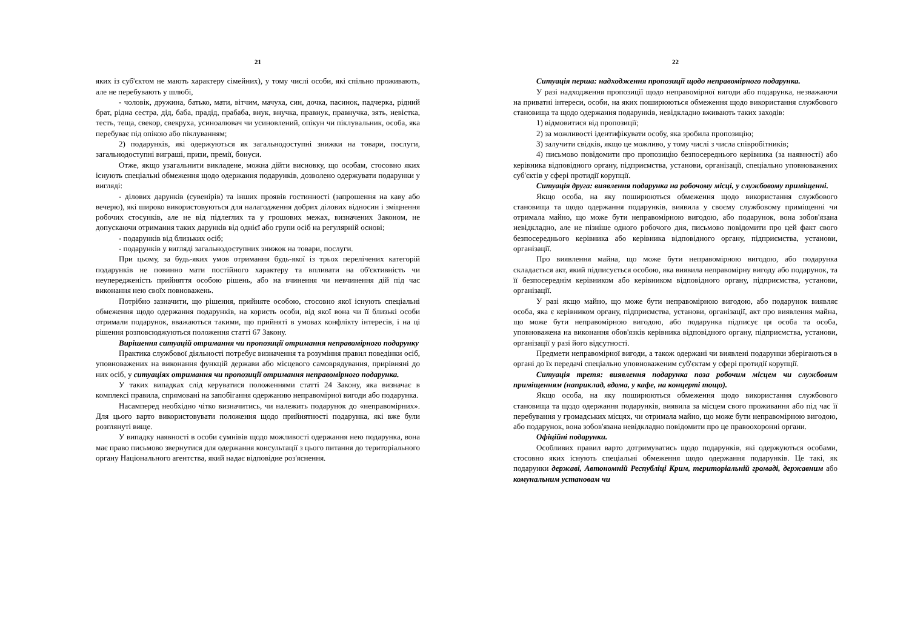21
яких із суб'єктом не мають характеру сімейних), у тому числі особи, які спільно проживають, але не перебувають у шлюбі,
- чоловік, дружина, батько, мати, вітчим, мачуха, син, дочка, пасинок, падчерка, рідний брат, рідна сестра, дід, баба, прадід, прабаба, внук, внучка, правнук, правнучка, зять, невістка, тесть, теща, свекор, свекруха, усиноалювач чи усиновлений, опікун чи піклувальник, особа, яка перебуває під опікою або піклуванням;
2) подарунків, які одержуються як загальнодоступні знижки на товари, послуги, загальнодоступні виграші, призи, премії, бонуси.
Отже, якщо узагальнити викладене, можна дійти висновку, що особам, стосовно яких існують спеціальні обмеження щодо одержання подарунків, дозволено одержувати подарунки у вигляді:
- ділових дарунків (сувенірів) та інших проявів гостинності (запрошення на каву або вечерю), які широко використовуються для налагодження добрих ділових відносин і зміцнення робочих стосунків, але не від підлеглих та у грошових межах, визначених Законом, не допускаючи отримання таких дарунків від однієї або групи осіб на регулярній основі;
- подарунків від близьких осіб;
- подарунків у вигляді загальнодоступних знижок на товари, послуги.
При цьому, за будь-яких умов отримання будь-якої із трьох перелічених категорій подарунків не повинно мати постійного характеру та впливати на об'єктивність чи неупередженість прийняття особою рішень, або на вчинення чи невчинення дій під час виконання нею своїх повноважень.
Потрібно зазначити, що рішення, прийняте особою, стосовно якої існують спеціальні обмеження щодо одержання подарунків, на користь особи, від якої вона чи її близькі особи отримали подарунок, вважаються такими, що прийняті в умовах конфлікту інтересів, і на ці рішення розповсюджуються положення статті 67 Закону.
Вирішення ситуацій отримання чи пропозиції отримання неправомірного подарунку
Практика службової діяльності потребує визначення та розуміння правил поведінки осіб, уповноважених на виконання функцій держави або місцевого самоврядування, прирівняні до них осіб, у ситуаціях отримання чи пропозиції отримання неправомірного подарунка.
У таких випадках слід керуватися положеннями статті 24 Закону, яка визначає в комплексі правила, спрямовані на запобігання одержанню неправомірної вигоди або подарунка.
Насамперед необхідно чітко визначитись, чи належить подарунок до «неправомірних». Для цього варто використовувати положення щодо прийнятності подарунка, які вже були розглянуті вище.
У випадку наявності в особи сумнівів щодо можливості одержання нею подарунка, вона має право письмово звернутися для одержання консультації з цього питання до територіального органу Національного агентства, який надає відповідне роз'яснення.
22
Ситуація перша: надходження пропозиції щодо неправомірного подарунка.
У разі надходження пропозиції щодо неправомірної вигоди або подарунка, незважаючи на приватні інтереси, особи, на яких поширюються обмеження щодо використання службового становища та щодо одержання подарунків, невідкладно вживають таких заходів:
1) відмовитися від пропозиції;
2) за можливості ідентифікувати особу, яка зробила пропозицію;
3) залучити свідків, якщо це можливо, у тому числі з числа співробітників;
4) письмово повідомити про пропозицію безпосереднього керівника (за наявності) або керівника відповідного органу, підприємства, установи, організації, спеціально уповноважених суб'єктів у сфері протидії корупції.
Ситуація друга: виявлення подарунка на робочому місці, у службовому приміщенні.
Якщо особа, на яку поширюються обмеження щодо використання службового становища та щодо одержання подарунків, виявила у своєму службовому приміщенні чи отримала майно, що може бути неправомірною вигодою, або подарунок, вона зобов'язана невідкладно, але не пізніше одного робочого дня, письмово повідомити про цей факт свого безпосереднього керівника або керівника відповідного органу, підприємства, установи, організації.
Про виявлення майна, що може бути неправомірною вигодою, або подарунка складається акт, який підписується особою, яка виявила неправомірну вигоду або подарунок, та її безпосереднім керівником або керівником відповідного органу, підприємства, установи, організації.
У разі якщо майно, що може бути неправомірною вигодою, або подарунок виявляє особа, яка є керівником органу, підприємства, установи, організації, акт про виявлення майна, що може бути неправомірною вигодою, або подарунка підписує ця особа та особа, уповноважена на виконання обов'язків керівника відповідного органу, підприємства, установи, організації у разі його відсутності.
Предмети неправомірної вигоди, а також одержані чи виявлені подарунки зберігаються в органі до їх передачі спеціально уповноваженим суб'єктам у сфері протидії корупції.
Ситуація третя: виявлення подарунка поза робочим місцем чи службовим приміщенням (наприклад, вдома, у кафе, на концерті тощо).
Якщо особа, на яку поширюються обмеження щодо використання службового становища та щодо одержання подарунків, виявила за місцем свого проживання або під час її перебування у громадських місцях, чи отримала майно, що може бути неправомірною вигодою, або подарунок, вона зобов'язана невідкладно повідомити про це правоохоронні органи.
Офіційні подарунки.
Особливих правил варто дотримуватись щодо подарунків, які одержуються особами, стосовно яких існують спеціальні обмеження щодо одержання подарунків. Це такі, як подарунки державі, Автономній Республіці Крим, територіальній громаді, державним або комунальним установам чи